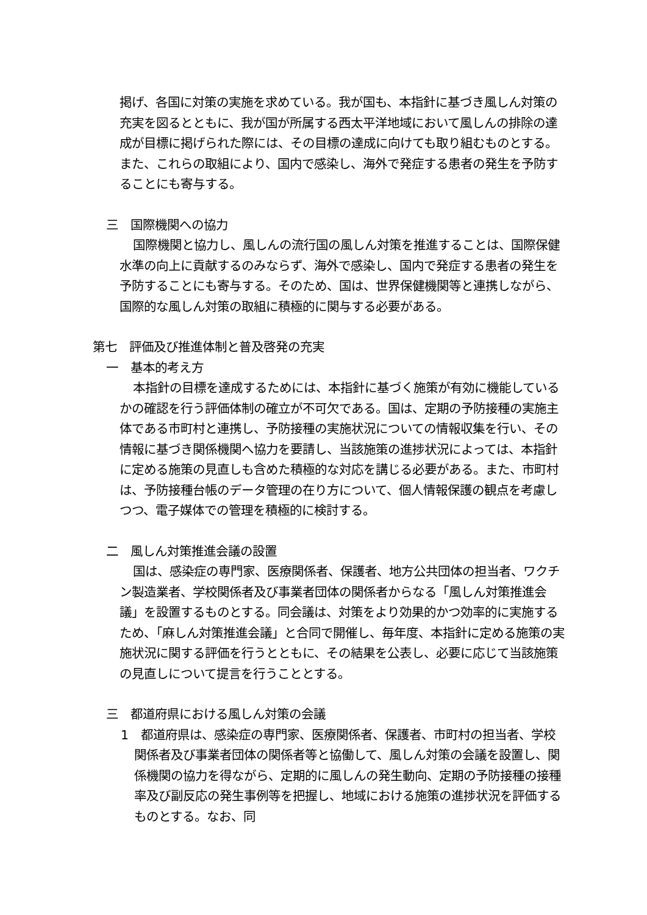掲げ、各国に対策の実施を求めている。我が国も、本指針に基づき風しん対策の充実を図るとともに、我が国が所属する西太平洋地域において風しんの排除の達成が目標に掲げられた際には、その目標の達成に向けても取り組むものとする。また、これらの取組により、国内で感染し、海外で発症する患者の発生を予防することにも寄与する。
三　国際機関への協力
国際機関と協力し、風しんの流行国の風しん対策を推進することは、国際保健水準の向上に貢献するのみならず、海外で感染し、国内で発症する患者の発生を予防することにも寄与する。そのため、国は、世界保健機関等と連携しながら、国際的な風しん対策の取組に積極的に関与する必要がある。
第七　評価及び推進体制と普及啓発の充実
一　基本的考え方
本指針の目標を達成するためには、本指針に基づく施策が有効に機能しているかの確認を行う評価体制の確立が不可欠である。国は、定期の予防接種の実施主体である市町村と連携し、予防接種の実施状況についての情報収集を行い、その情報に基づき関係機関へ協力を要請し、当該施策の進捗状況によっては、本指針に定める施策の見直しも含めた積極的な対応を講じる必要がある。また、市町村は、予防接種台帳のデータ管理の在り方について、個人情報保護の観点を考慮しつつ、電子媒体での管理を積極的に検討する。
二　風しん対策推進会議の設置
国は、感染症の専門家、医療関係者、保護者、地方公共団体の担当者、ワクチン製造業者、学校関係者及び事業者団体の関係者からなる「風しん対策推進会議」を設置するものとする。同会議は、対策をより効果的かつ効率的に実施するため、「麻しん対策推進会議」と合同で開催し、毎年度、本指針に定める施策の実施状況に関する評価を行うとともに、その結果を公表し、必要に応じて当該施策の見直しについて提言を行うこととする。
三　都道府県における風しん対策の会議
1　都道府県は、感染症の専門家、医療関係者、保護者、市町村の担当者、学校関係者及び事業者団体の関係者等と協働して、風しん対策の会議を設置し、関係機関の協力を得ながら、定期的に風しんの発生動向、定期の予防接種の接種率及び副反応の発生事例等を把握し、地域における施策の進捗状況を評価するものとする。なお、同